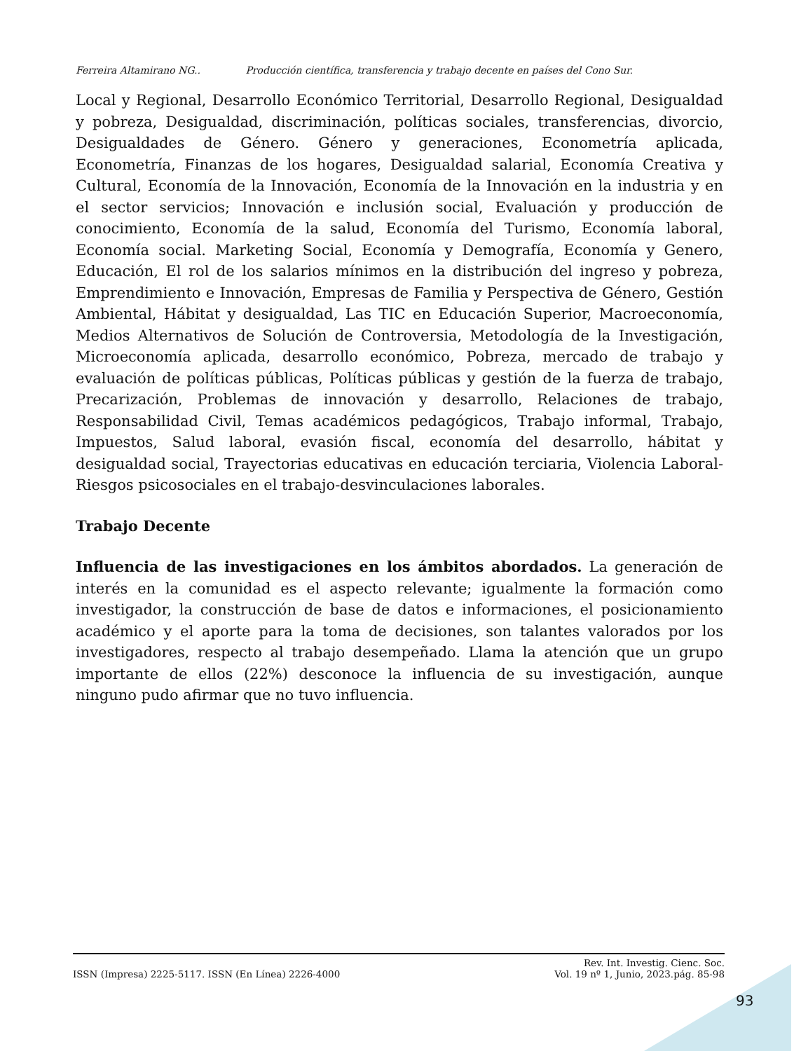Ferreira Altamirano NG.. Producción científica, transferencia y trabajo decente en países del Cono Sur.
Local y Regional, Desarrollo Económico Territorial, Desarrollo Regional, Desigualdad y pobreza, Desigualdad, discriminación, políticas sociales, transferencias, divorcio, Desigualdades de Género. Género y generaciones, Econometría aplicada, Econometría, Finanzas de los hogares, Desigualdad salarial, Economía Creativa y Cultural, Economía de la Innovación, Economía de la Innovación en la industria y en el sector servicios; Innovación e inclusión social, Evaluación y producción de conocimiento, Economía de la salud, Economía del Turismo, Economía laboral, Economía social. Marketing Social, Economía y Demografía, Economía y Genero, Educación, El rol de los salarios mínimos en la distribución del ingreso y pobreza, Emprendimiento e Innovación, Empresas de Familia y Perspectiva de Género, Gestión Ambiental, Hábitat y desigualdad, Las TIC en Educación Superior, Macroeconomía, Medios Alternativos de Solución de Controversia, Metodología de la Investigación, Microeconomía aplicada, desarrollo económico, Pobreza, mercado de trabajo y evaluación de políticas públicas, Políticas públicas y gestión de la fuerza de trabajo, Precarización, Problemas de innovación y desarrollo, Relaciones de trabajo, Responsabilidad Civil, Temas académicos pedagógicos, Trabajo informal, Trabajo, Impuestos, Salud laboral, evasión fiscal, economía del desarrollo, hábitat y desigualdad social, Trayectorias educativas en educación terciaria, Violencia Laboral-Riesgos psicosociales en el trabajo-desvinculaciones laborales.
Trabajo Decente
Influencia de las investigaciones en los ámbitos abordados. La generación de interés en la comunidad es el aspecto relevante; igualmente la formación como investigador, la construcción de base de datos e informaciones, el posicionamiento académico y el aporte para la toma de decisiones, son talantes valorados por los investigadores, respecto al trabajo desempeñado. Llama la atención que un grupo importante de ellos (22%) desconoce la influencia de su investigación, aunque ninguno pudo afirmar que no tuvo influencia.
ISSN (Impresa) 2225-5117. ISSN (En Línea) 2226-4000
Rev. Int. Investig. Cienc. Soc.
Vol. 19 nº 1, Junio, 2023.pág. 85-98
93